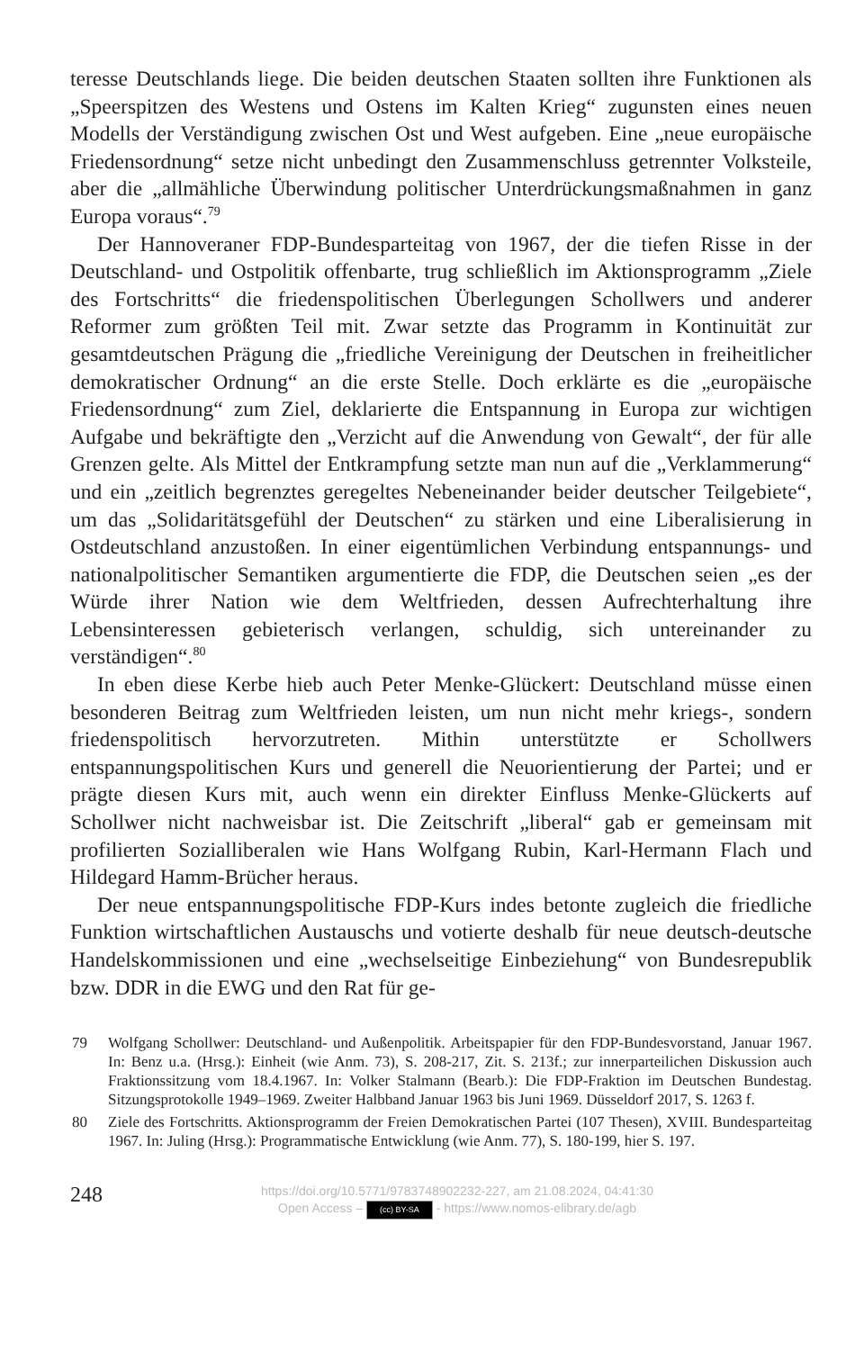teresse Deutschlands liege. Die beiden deutschen Staaten sollten ihre Funktionen als „Speerspitzen des Westens und Ostens im Kalten Krieg“ zugunsten eines neuen Modells der Verständigung zwischen Ost und West aufgeben. Eine „neue europäische Friedensordnung“ setze nicht unbedingt den Zusammenschluss getrennter Volksteile, aber die „allmähliche Überwindung politischer Unterdrückungsmaßnahmen in ganz Europa voraus“.<sup>79</sup>
Der Hannoveraner FDP-Bundesparteitag von 1967, der die tiefen Risse in der Deutschland- und Ostpolitik offenbarte, trug schließlich im Aktionsprogramm „Ziele des Fortschritts“ die friedenspolitischen Überlegungen Schollwers und anderer Reformer zum größten Teil mit. Zwar setzte das Programm in Kontinuität zur gesamtdeutschen Prägung die „friedliche Vereinigung der Deutschen in freiheitlicher demokratischer Ordnung“ an die erste Stelle. Doch erklärte es die „europäische Friedensordnung“ zum Ziel, deklarierte die Entspannung in Europa zur wichtigen Aufgabe und bekräftigte den „Verzicht auf die Anwendung von Gewalt“, der für alle Grenzen gelte. Als Mittel der Entkrampfung setzte man nun auf die „Verklammerung“ und ein „zeitlich begrenztes geregeltes Nebeneinander beider deutscher Teilgebiete“, um das „Solidaritätsgefühl der Deutschen“ zu stärken und eine Liberalisierung in Ostdeutschland anzustoßen. In einer eigentümlichen Verbindung entspannungs- und nationalpolitischer Semantiken argumentierte die FDP, die Deutschen seien „es der Würde ihrer Nation wie dem Weltfrieden, dessen Aufrechterhaltung ihre Lebensinteressen gebieterisch verlangen, schuldig, sich untereinander zu verständigen“.<sup>80</sup>
In eben diese Kerbe hieb auch Peter Menke-Glückert: Deutschland müsse einen besonderen Beitrag zum Weltfrieden leisten, um nun nicht mehr kriegs-, sondern friedenspolitisch hervorzutreten. Mithin unterstützte er Schollwers entspannungspolitischen Kurs und generell die Neuorientierung der Partei; und er prägte diesen Kurs mit, auch wenn ein direkter Einfluss Menke-Glückerts auf Schollwer nicht nachweisbar ist. Die Zeitschrift „liberal“ gab er gemeinsam mit profilierten Sozialliberalen wie Hans Wolfgang Rubin, Karl-Hermann Flach und Hildegard Hamm-Brücher heraus.
Der neue entspannungspolitische FDP-Kurs indes betonte zugleich die friedliche Funktion wirtschaftlichen Austauschs und votierte deshalb für neue deutsch-deutsche Handelskommissionen und eine „wechselseitige Einbeziehung“ von Bundesrepublik bzw. DDR in die EWG und den Rat für ge-
79 Wolfgang Schollwer: Deutschland- und Außenpolitik. Arbeitspapier für den FDP-Bundesvorstand, Januar 1967. In: Benz u.a. (Hrsg.): Einheit (wie Anm. 73), S. 208-217, Zit. S. 213f.; zur innerparteilichen Diskussion auch Fraktionssitzung vom 18.4.1967. In: Volker Stalmann (Bearb.): Die FDP-Fraktion im Deutschen Bundestag. Sitzungsprotokolle 1949–1969. Zweiter Halbband Januar 1963 bis Juni 1969. Düsseldorf 2017, S. 1263 f.
80 Ziele des Fortschritts. Aktionsprogramm der Freien Demokratischen Partei (107 Thesen), XVIII. Bundesparteitag 1967. In: Juling (Hrsg.): Programmatische Entwicklung (wie Anm. 77), S. 180-199, hier S. 197.
248
https://doi.org/10.5771/9783748902232-227, am 21.08.2024, 04:41:30
Open Access – (cc) BY-SA - https://www.nomos-elibrary.de/agb